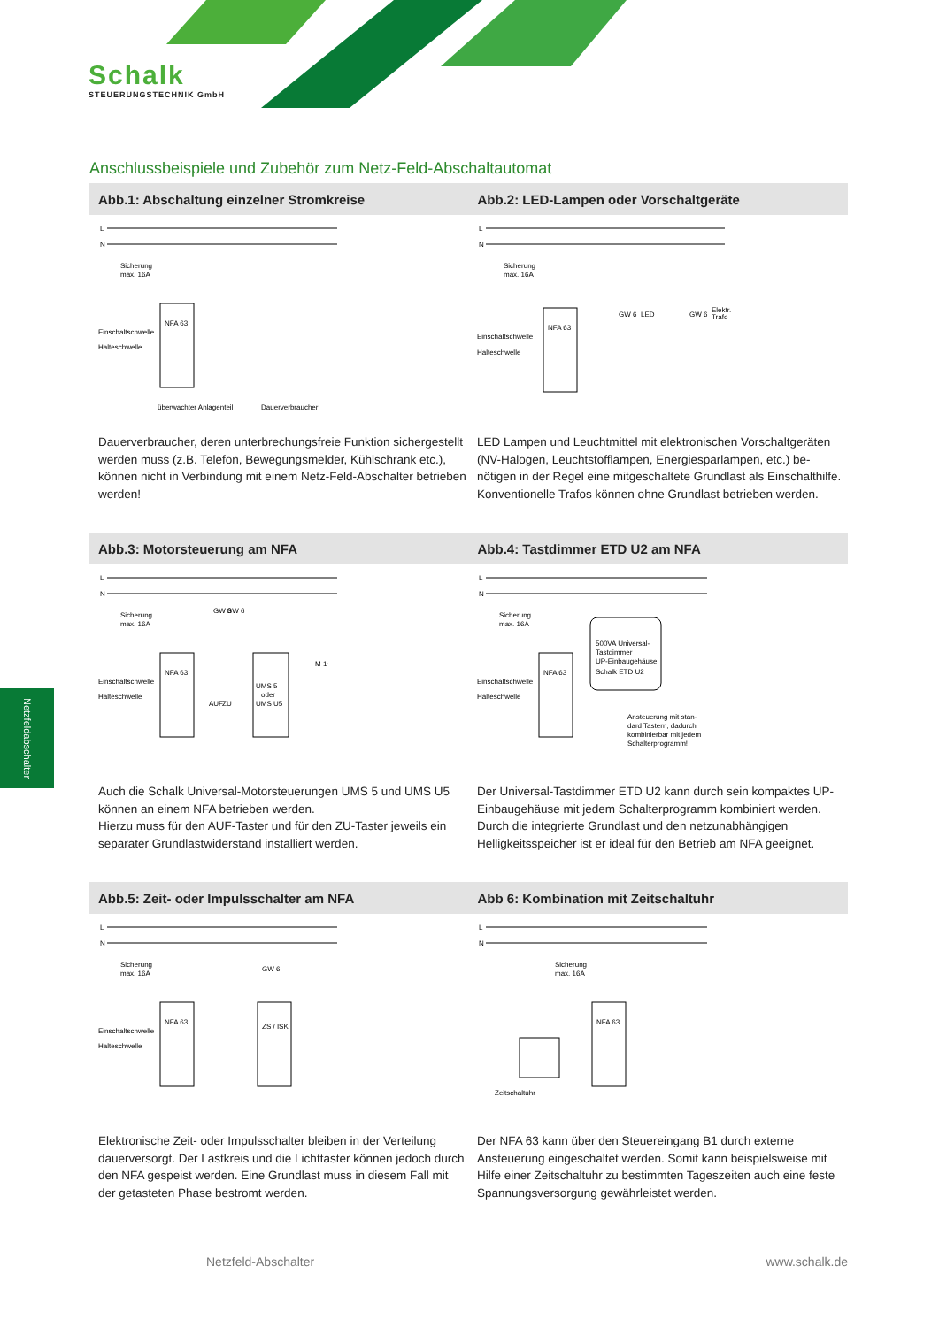Schalk
STEUERUNGSTECHNIK GmbH
Anschlussbeispiele und Zubehör zum Netz-Feld-Abschaltautomat
Abb.1: Abschaltung einzelner Stromkreise Abb.2: LED-Lampen oder Vorschaltgeräte
L
N
NFA 63
Sicherung
max. 16A
Einschaltschwelle
Halteschwelle
überwachter Anlagenteil
Dauerverbraucher
Dauerverbraucher, deren unterbrechungsfreie Funktion sicherge­stellt werden muss (z.B. Telefon, Bewegungsmelder, Kühlschrank etc.), können nicht in Verbindung mit einem Netz-Feld-Abschalter betrieben werden!
L
N
NFA 63
Sicherung
max. 16A
Einschaltschwelle
Halteschwelle
GW 6
LED
GW 6
Elektr.
Trafo
LED Lampen und Leuchtmittel mit elektronischen Vorschaltge­räten (NV-Halogen, Leuchtstofflampen, Energiesparlampen, etc.) be-nötigen in der Regel eine mitgeschaltete Grundlast als Einschalthilfe.
Konventionelle Trafos können ohne Grundlast betrieben werden.
Abb.3: Motorsteuerung am NFA Abb.4: Tastdimmer ETD U2 am NFA
L
N
NFA 63
Sicherung
max. 16A
Einschaltschwelle
Halteschwelle
GW 6
GW 6
UMS 5
oder
UMS U5
M 1~
AUF
ZU
Auch die Schalk Universal-Motorsteuerungen UMS 5 und UMS U5 können an einem NFA betrieben werden.
Hierzu muss für den AUF-Taster und für den ZU-Taster jeweils ein separater Grundlastwiderstand installiert werden.
L
N
NFA 63
Sicherung
max. 16A
Einschaltschwelle
Halteschwelle
500VA Universal-
Tastdimmer
UP-Einbaugehäuse
Schalk ETD U2
Ansteuerung mit stan-
dard Tastern, dadurch
kombinierbar mit jedem
Schalterprogramm!
Der Universal-Tastdimmer ETD U2 kann durch sein kompaktes UP-Einbaugehäuse mit jedem Schalterprogramm kombiniert wer­den. Durch die integrierte Grundlast und den netzunabhängigen Helligkeitsspeicher ist er ideal für den Betrieb am NFA geeignet.
Abb.5: Zeit- oder Impulsschalter am NFA Abb 6: Kombination mit Zeitschaltuhr
L
N
NFA 63
Sicherung
max. 16A
Einschaltschwelle
Halteschwelle
GW 6
ZS / ISK
Elektronische Zeit- oder Impulsschalter bleiben in der Verteilung dauerversorgt. Der Lastkreis und die Lichttaster können jedoch durch den NFA gespeist werden. Eine Grundlast muss in diesem Fall mit der getasteten Phase bestromt werden.
L
N
NFA 63
Sicherung
max. 16A
Zeitschaltuhr
Der NFA 63 kann über den Steuereingang B1 durch externe Ansteuerung eingeschaltet werden. Somit kann beispielsweise mit Hilfe einer Zeitschaltuhr zu bestimmten Tageszeiten auch eine feste Spannungsversorgung gewährleistet werden.
Netzfeldabschalter
Netzfeld-Abschalter www.schalk.de